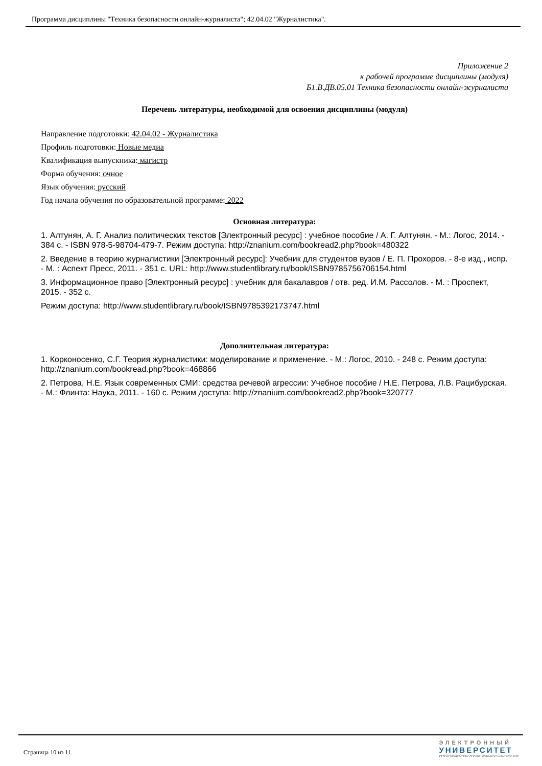Программа дисциплины "Техника безопасности онлайн-журналиста"; 42.04.02 "Журналистика".
Приложение 2
к рабочей программе дисциплины (модуля)
Б1.В.ДВ.05.01 Техника безопасности онлайн-журналиста
Перечень литературы, необходимой для освоения дисциплины (модуля)
Направление подготовки: 42.04.02 - Журналистика
Профиль подготовки: Новые медиа
Квалификация выпускника: магистр
Форма обучения: очное
Язык обучения: русский
Год начала обучения по образовательной программе: 2022
Основная литература:
1. Алтунян, А. Г. Анализ политических текстов [Электронный ресурс] : учебное пособие / А. Г. Алтунян. - М.: Логос, 2014. - 384 с. - ISBN 978-5-98704-479-7. Режим доступа: http://znanium.com/bookread2.php?book=480322
2. Введение в теорию журналистики [Электронный ресурс]: Учебник для студентов вузов / Е. П. Прохоров. - 8-е изд., испр. - М. : Аспект Пресс, 2011. - 351 с. URL: http://www.studentlibrary.ru/book/ISBN9785756706154.html
3. Информационное право [Электронный ресурс] : учебник для бакалавров / отв. ред. И.М. Рассолов. - М. : Проспект, 2015. - 352 с.
Режим доступа: http://www.studentlibrary.ru/book/ISBN9785392173747.html
Дополнительная литература:
1. Корконосенко, С.Г. Теория журналистики: моделирование и применение. - М.: Логос, 2010. - 248 с. Режим доступа: http://znanium.com/bookread.php?book=468866
2. Петрова, Н.Е. Язык современных СМИ: средства речевой агрессии: Учебное пособие / Н.Е. Петрова, Л.В. Рацибурская. - М.: Флинта: Наука, 2011. - 160 с. Режим доступа: http://znanium.com/bookread2.php?book=320777
Страница 10 из 11.
ЭЛЕКТРОННЫЙ
УНИВЕРСИТЕТ
ИНФОРМАЦИОННО-АНАЛИТИЧЕСКАЯ СИСТЕМА КФУ